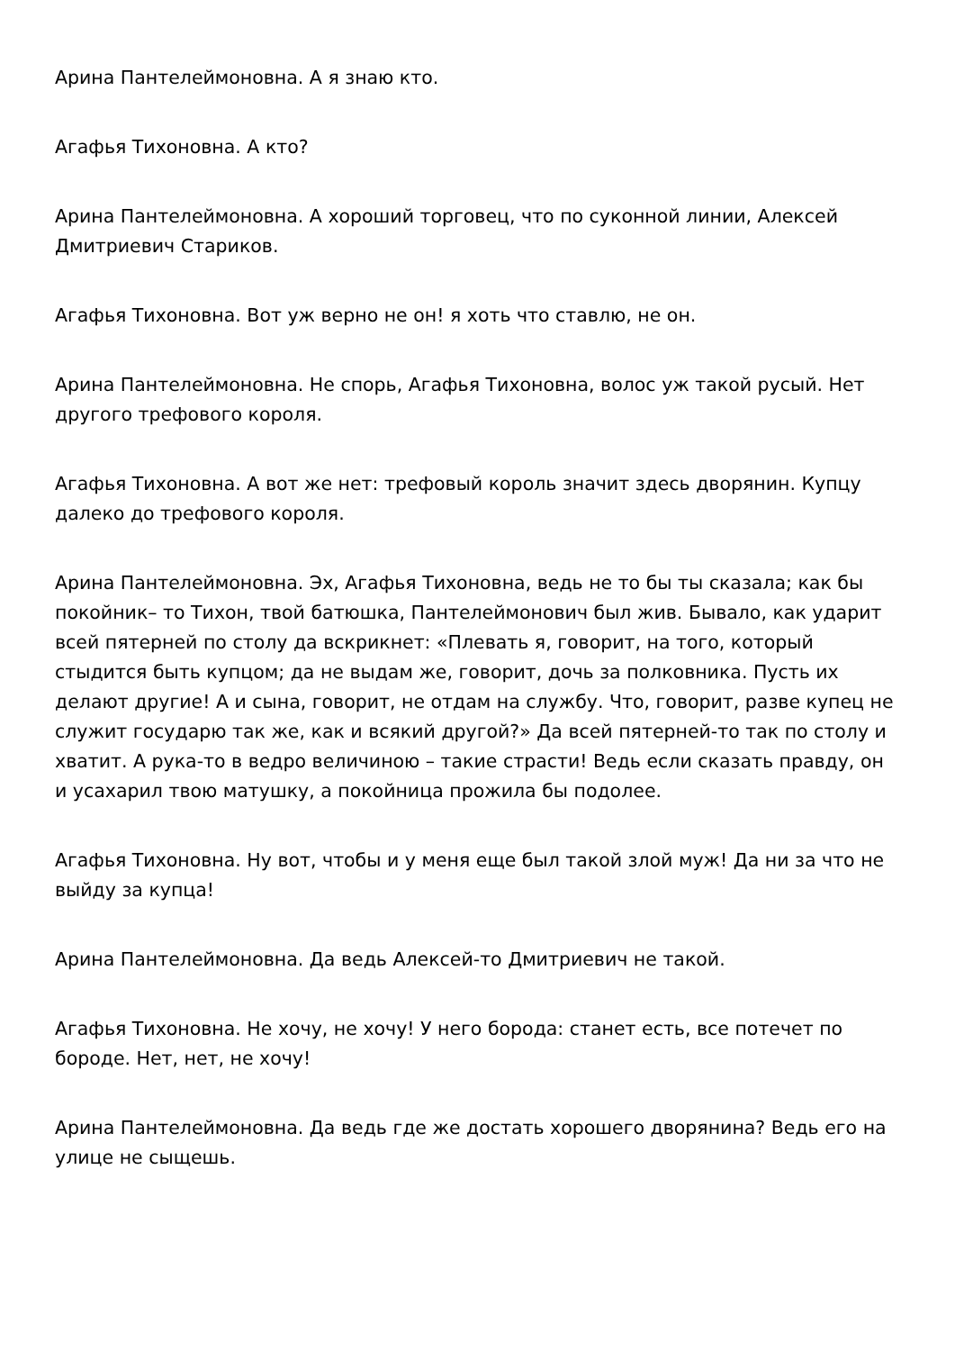Арина Пантелеймоновна. А я знаю кто.
Агафья Тихоновна. А кто?
Арина Пантелеймоновна. А хороший торговец, что по суконной линии, Алексей Дмитриевич Стариков.
Агафья Тихоновна. Вот уж верно не он! я хоть что ставлю, не он.
Арина Пантелеймоновна. Не спорь, Агафья Тихоновна, волос уж такой русый. Нет другого трефового короля.
Агафья Тихоновна. А вот же нет: трефовый король значит здесь дворянин. Купцу далеко до трефового короля.
Арина Пантелеймоновна. Эх, Агафья Тихоновна, ведь не то бы ты сказала; как бы покойник– то Тихон, твой батюшка, Пантелеймонович был жив. Бывало, как ударит всей пятерней по столу да вскрикнет: «Плевать я, говорит, на того, который стыдится быть купцом; да не выдам же, говорит, дочь за полковника. Пусть их делают другие! А и сына, говорит, не отдам на службу. Что, говорит, разве купец не служит государю так же, как и всякий другой?» Да всей пятерней-то так по столу и хватит. А рука-то в ведро величиною – такие страсти! Ведь если сказать правду, он и усахарил твою матушку, а покойница прожила бы подолее.
Агафья Тихоновна. Ну вот, чтобы и у меня еще был такой злой муж! Да ни за что не выйду за купца!
Арина Пантелеймоновна. Да ведь Алексей-то Дмитриевич не такой.
Агафья Тихоновна. Не хочу, не хочу! У него борода: станет есть, все потечет по бороде. Нет, нет, не хочу!
Арина Пантелеймоновна. Да ведь где же достать хорошего дворянина? Ведь его на улице не сыщешь.